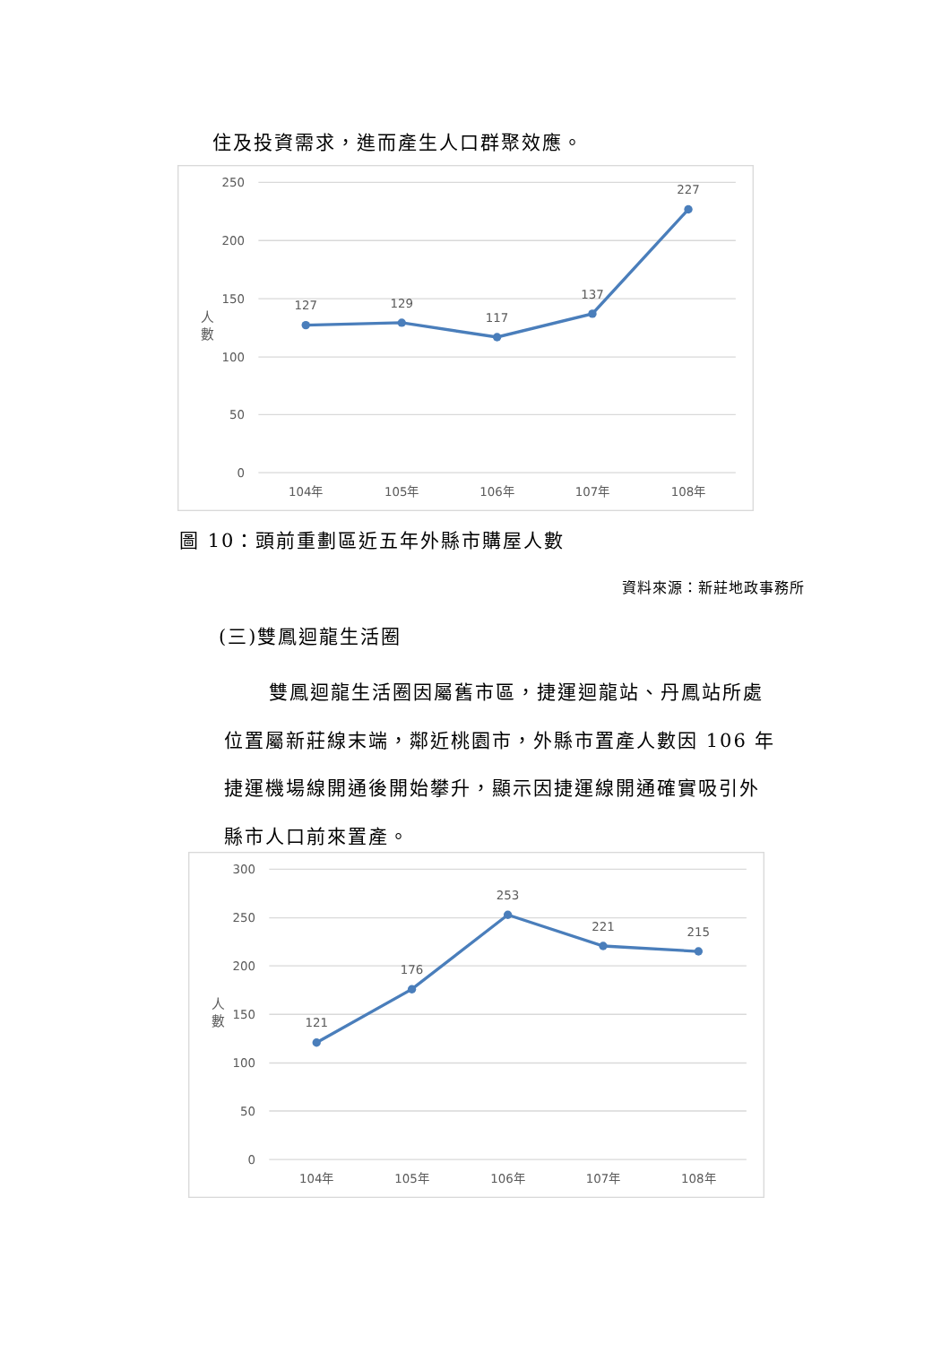住及投資需求，進而產生人口群聚效應。
250
200
150
100
50
0
人
數
127
129
117
137
227
104年
105年
106年
107年
108年
圖 10：頭前重劃區近五年外縣市購屋人數
資料來源：新莊地政事務所
(三)雙鳳迴龍生活圈
雙鳳迴龍生活圈因屬舊市區，捷運迴龍站、丹鳳站所處
位置屬新莊線末端，鄰近桃園市，外縣市置產人數因 106 年
捷運機場線開通後開始攀升，顯示因捷運線開通確實吸引外
縣市人口前來置產。
300
250
200
150
100
50
0
人
數
121
176
253
221
215
104年
105年
106年
107年
108年